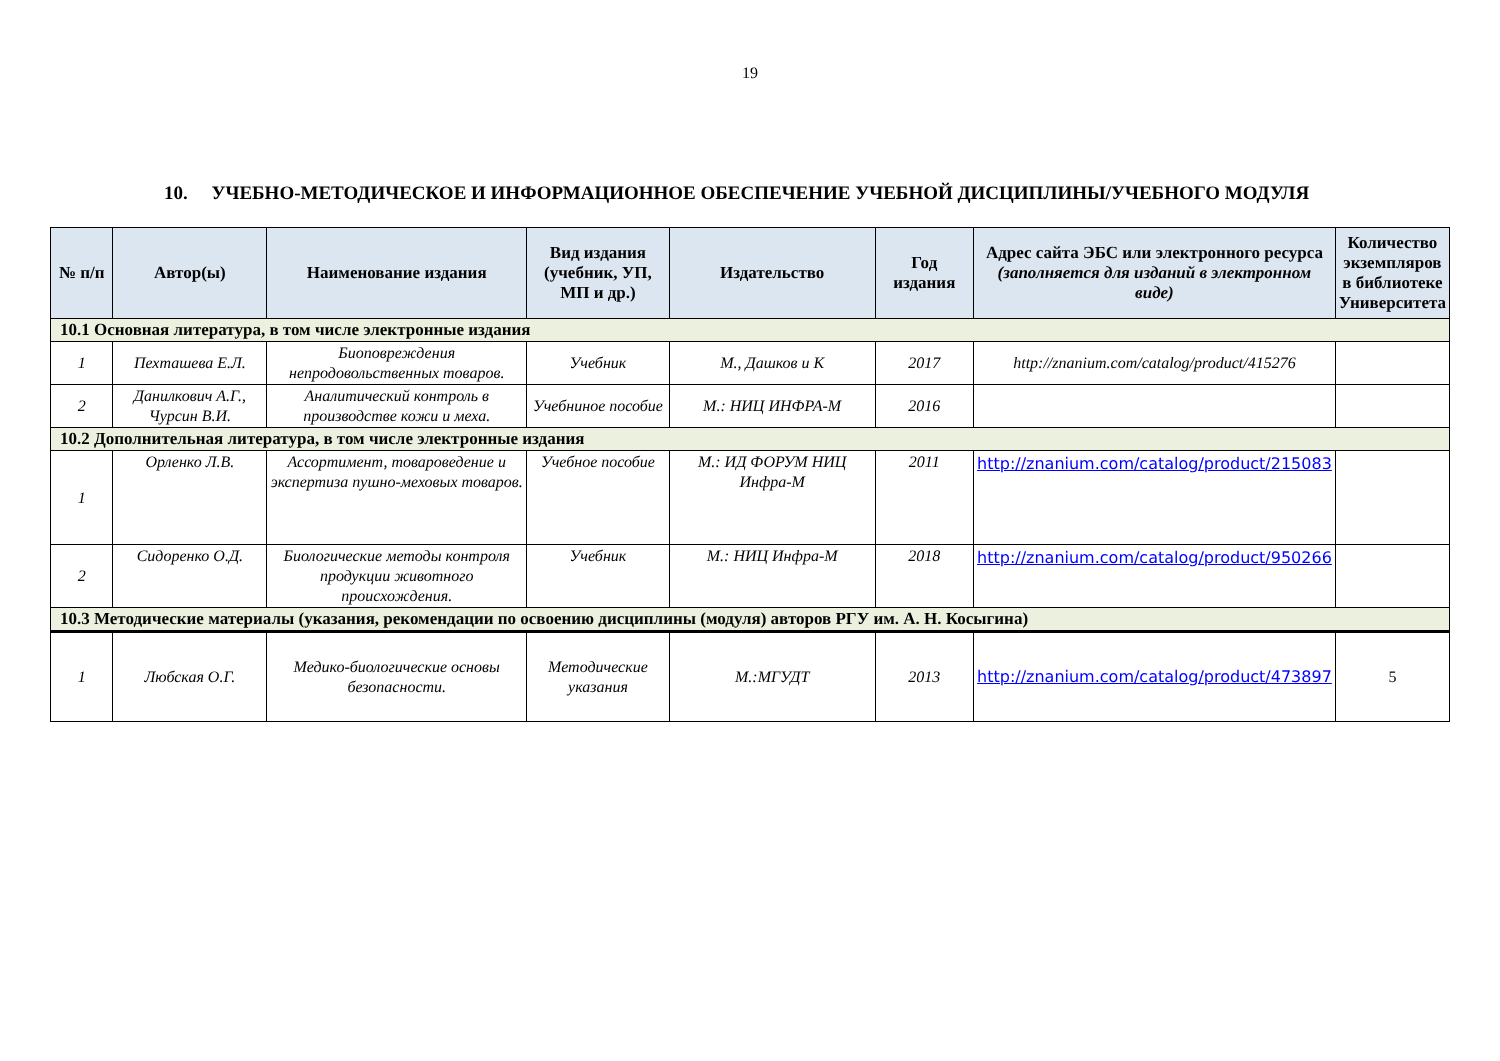19
10. УЧЕБНО-МЕТОДИЧЕСКОЕ И ИНФОРМАЦИОННОЕ ОБЕСПЕЧЕНИЕ УЧЕБНОЙ ДИСЦИПЛИНЫ/УЧЕБНОГО МОДУЛЯ
| № п/п | Автор(ы) | Наименование издания | Вид издания (учебник, УП, МП и др.) | Издательство | Год издания | Адрес сайта ЭБС или электронного ресурса (заполняется для изданий в электронном виде) | Количество экземпляров в библиотеке Университета |
| --- | --- | --- | --- | --- | --- | --- | --- |
| 10.1 Основная литература, в том числе электронные издания | | | | | | | |
| 1 | Пехташева Е.Л. | Биоповреждения непродовольственных товаров. | Учебник | М., Дашков и К | 2017 | http://znanium.com/catalog/product/415276 | |
| 2 | Данилкович А.Г., Чурсин В.И. | Аналитический контроль в производстве кожи и меха. | Учебниное пособие | М.: НИЦ ИНФРА-М | 2016 | | |
| 10.2 Дополнительная литература, в том числе электронные издания | | | | | | | |
| 1 | Орленко Л.В. | Ассортимент, товароведение и экспертиза пушно-меховых товаров. | Учебное пособие | М.: ИД ФОРУМ НИЦ Инфра-М | 2011 | http://znanium.com/catalog/product/215083 | |
| 2 | Сидоренко О.Д. | Биологические методы контроля продукции животного происхождения. | Учебник | М.: НИЦ Инфра-М | 2018 | http://znanium.com/catalog/product/950266 | |
| 10.3 Методические материалы (указания, рекомендации по освоению дисциплины (модуля) авторов РГУ им. А. Н. Косыгина) | | | | | | | |
| 1 | Любская О.Г. | Медико-биологические основы безопасности. | Методические указания | М.:МГУДТ | 2013 | http://znanium.com/catalog/product/473897 | 5 |